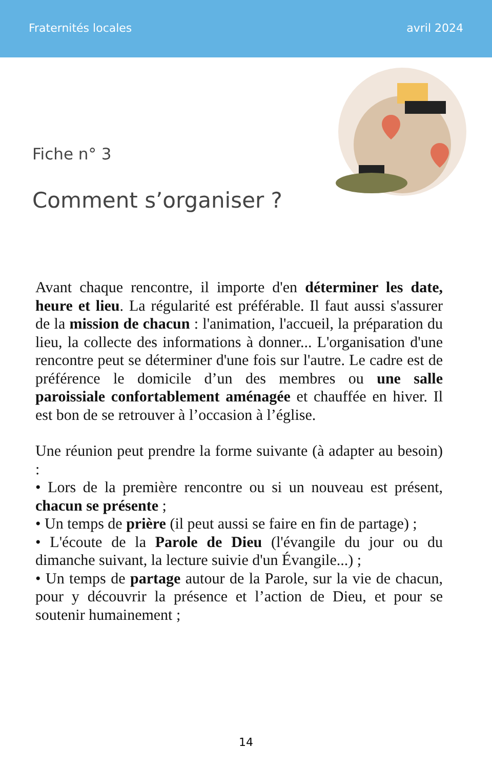Fraternités locales avril 2024
Fiche n° 3
Comment s’organiser ?
Avant chaque rencontre, il importe d'en déterminer les date, heure et lieu. La régularité est préférable. Il faut aussi s'assurer de la mission de chacun : l'animation, l'accueil, la préparation du lieu, la collecte des informations à donner... L'organisation d'une rencontre peut se déterminer d'une fois sur l'autre. Le cadre est de préférence le domicile d’un des membres ou une salle paroissiale confortablement aménagée et chauffée en hiver. Il est bon de se retrouver à l’occasion à l’église.
Une réunion peut prendre la forme suivante (à adapter au besoin) :
• Lors de la première rencontre ou si un nouveau est présent, chacun se présente ;
• Un temps de prière (il peut aussi se faire en fin de partage) ;
• L'écoute de la Parole de Dieu (l'évangile du jour ou du dimanche suivant, la lecture suivie d'un Évangile...) ;
• Un temps de partage autour de la Parole, sur la vie de chacun, pour y découvrir la présence et l’action de Dieu, et pour se soutenir humainement ;
14